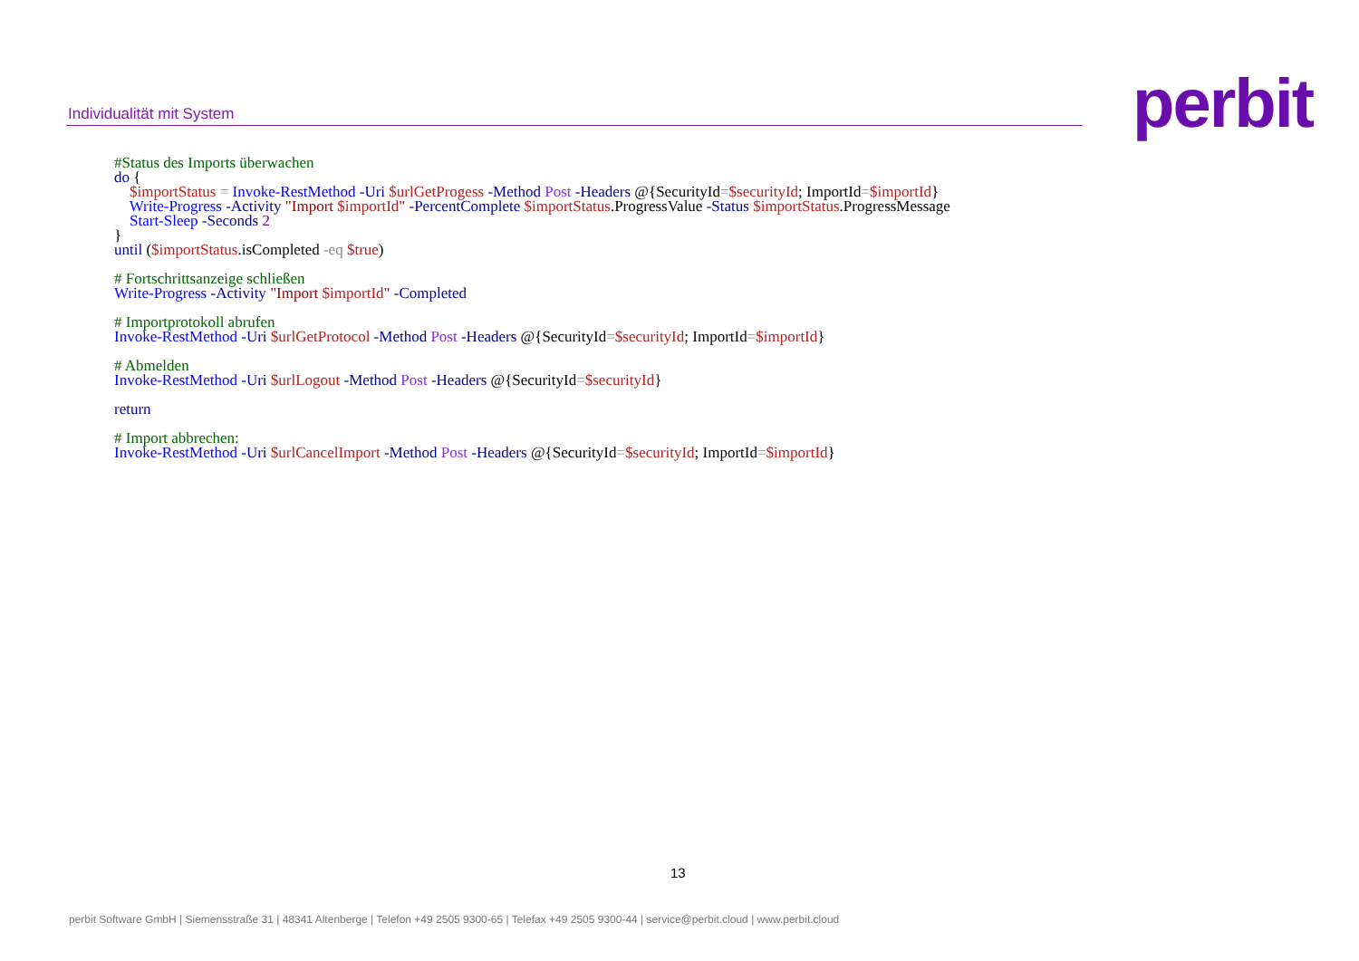Individualität mit System perbit
#Status des Imports überwachen
do {
    $importStatus = Invoke-RestMethod -Uri $urlGetProgess -Method Post -Headers @{SecurityId=$securityId; ImportId=$importId}
    Write-Progress -Activity "Import $importId" -PercentComplete $importStatus.ProgressValue -Status $importStatus.ProgressMessage
    Start-Sleep -Seconds 2
}
until ($importStatus.isCompleted -eq $true)

# Fortschrittsanzeige schließen
Write-Progress -Activity "Import $importId" -Completed

# Importprotokoll abrufen
Invoke-RestMethod -Uri $urlGetProtocol -Method Post -Headers @{SecurityId=$securityId; ImportId=$importId}

# Abmelden
Invoke-RestMethod -Uri $urlLogout -Method Post -Headers @{SecurityId=$securityId}

return

# Import abbrechen:
Invoke-RestMethod -Uri $urlCancelImport -Method Post -Headers @{SecurityId=$securityId; ImportId=$importId}
13
perbit Software GmbH | Siemensstraße 31 | 48341 Altenberge | Telefon +49 2505 9300-65 | Telefax +49 2505 9300-44 | service@perbit.cloud | www.perbit.cloud